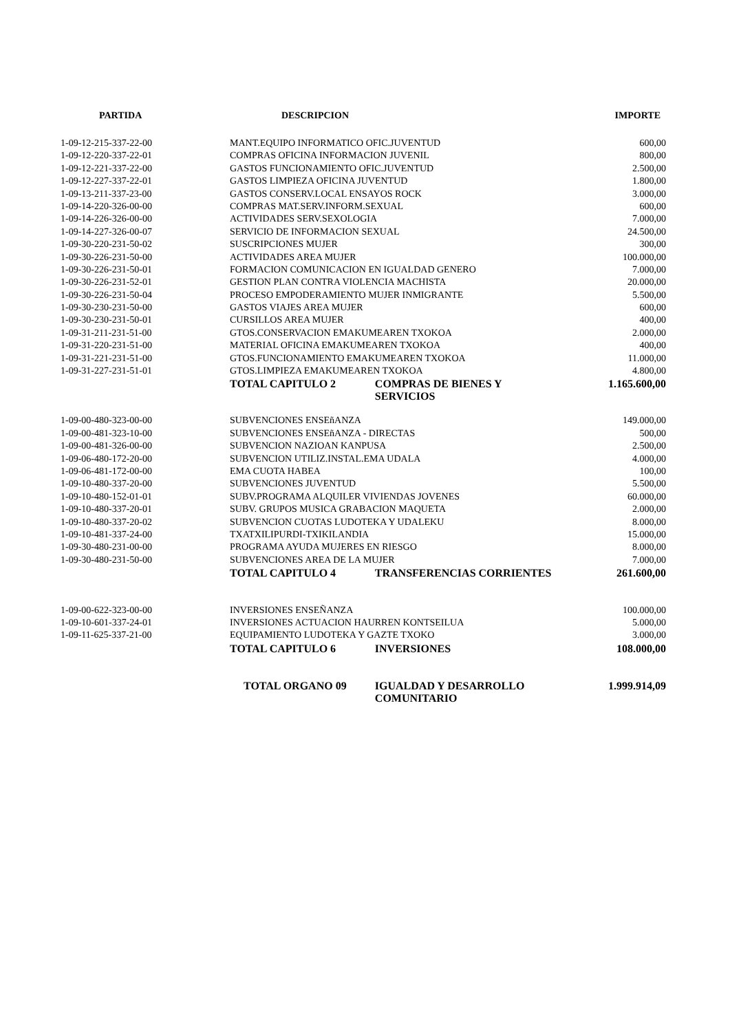| PARTIDA | DESCRIPCION | | IMPORTE |
| --- | --- | --- | --- |
| 1-09-12-215-337-22-00 | MANT.EQUIPO INFORMATICO OFIC.JUVENTUD | | 600,00 |
| 1-09-12-220-337-22-01 | COMPRAS OFICINA INFORMACION JUVENIL | | 800,00 |
| 1-09-12-221-337-22-00 | GASTOS FUNCIONAMIENTO OFIC.JUVENTUD | | 2.500,00 |
| 1-09-12-227-337-22-01 | GASTOS LIMPIEZA OFICINA JUVENTUD | | 1.800,00 |
| 1-09-13-211-337-23-00 | GASTOS CONSERV.LOCAL ENSAYOS ROCK | | 3.000,00 |
| 1-09-14-220-326-00-00 | COMPRAS MAT.SERV.INFORM.SEXUAL | | 600,00 |
| 1-09-14-226-326-00-00 | ACTIVIDADES SERV.SEXOLOGIA | | 7.000,00 |
| 1-09-14-227-326-00-07 | SERVICIO DE INFORMACION SEXUAL | | 24.500,00 |
| 1-09-30-220-231-50-02 | SUSCRIPCIONES MUJER | | 300,00 |
| 1-09-30-226-231-50-00 | ACTIVIDADES AREA MUJER | | 100.000,00 |
| 1-09-30-226-231-50-01 | FORMACION COMUNICACION EN IGUALDAD GENERO | | 7.000,00 |
| 1-09-30-226-231-52-01 | GESTION PLAN CONTRA VIOLENCIA MACHISTA | | 20.000,00 |
| 1-09-30-226-231-50-04 | PROCESO EMPODERAMIENTO MUJER INMIGRANTE | | 5.500,00 |
| 1-09-30-230-231-50-00 | GASTOS VIAJES AREA MUJER | | 600,00 |
| 1-09-30-230-231-50-01 | CURSILLOS AREA MUJER | | 400,00 |
| 1-09-31-211-231-51-00 | GTOS.CONSERVACION EMAKUMEAREN TXOKOA | | 2.000,00 |
| 1-09-31-220-231-51-00 | MATERIAL OFICINA EMAKUMEAREN TXOKOA | | 400,00 |
| 1-09-31-221-231-51-00 | GTOS.FUNCIONAMIENTO EMAKUMEAREN TXOKOA | | 11.000,00 |
| 1-09-31-227-231-51-01 | GTOS.LIMPIEZA EMAKUMEAREN TXOKOA | | 4.800,00 |
| | TOTAL CAPITULO 2 | COMPRAS DE BIENES Y SERVICIOS | 1.165.600,00 |
| 1-09-00-480-323-00-00 | SUBVENCIONES ENSEñANZA | | 149.000,00 |
| 1-09-00-481-323-10-00 | SUBVENCIONES ENSEñANZA - DIRECTAS | | 500,00 |
| 1-09-00-481-326-00-00 | SUBVENCION NAZIOAN KANPUSA | | 2.500,00 |
| 1-09-06-480-172-20-00 | SUBVENCION UTILIZ.INSTAL.EMA UDALA | | 4.000,00 |
| 1-09-06-481-172-00-00 | EMA CUOTA HABEA | | 100,00 |
| 1-09-10-480-337-20-00 | SUBVENCIONES JUVENTUD | | 5.500,00 |
| 1-09-10-480-152-01-01 | SUBV.PROGRAMA ALQUILER VIVIENDAS JOVENES | | 60.000,00 |
| 1-09-10-480-337-20-01 | SUBV. GRUPOS MUSICA GRABACION MAQUETA | | 2.000,00 |
| 1-09-10-480-337-20-02 | SUBVENCION CUOTAS LUDOTEKA Y UDALEKU | | 8.000,00 |
| 1-09-10-481-337-24-00 | TXATXILIPURDI-TXIKILANDIA | | 15.000,00 |
| 1-09-30-480-231-00-00 | PROGRAMA AYUDA MUJERES EN RIESGO | | 8.000,00 |
| 1-09-30-480-231-50-00 | SUBVENCIONES AREA DE LA MUJER | | 7.000,00 |
| | TOTAL CAPITULO 4 | TRANSFERENCIAS CORRIENTES | 261.600,00 |
| 1-09-00-622-323-00-00 | INVERSIONES ENSEÑANZA | | 100.000,00 |
| 1-09-10-601-337-24-01 | INVERSIONES ACTUACION HAURREN KONTSEILUA | | 5.000,00 |
| 1-09-11-625-337-21-00 | EQUIPAMIENTO LUDOTEKA Y GAZTE TXOKO | | 3.000,00 |
| | TOTAL CAPITULO 6 | INVERSIONES | 108.000,00 |
| | TOTAL ORGANO 09 | IGUALDAD Y DESARROLLO COMUNITARIO | 1.999.914,09 |